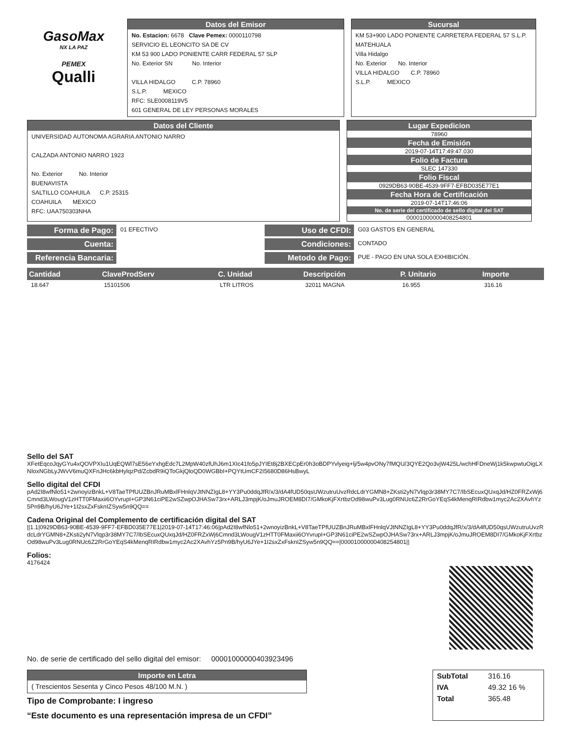GasoMax
NX LA PAZ
PEMEX
Qualli
Datos del Emisor
No. Estacion: 6678 Clave Pemex: 0000110798
SERVICIO EL LEONCITO SA DE CV
KM 53 900 LADO PONIENTE CARR FEDERAL 57 SLP
No. Exterior SN No. Interior
VILLA HIDALGO C.P. 78960
S.L.P. MEXICO
RFC: SLE0008119V5
601 GENERAL DE LEY PERSONAS MORALES
Sucursal
KM 53+900 LADO PONIENTE CARRETERA FEDERAL 57 S.L.P. MATEHUALA
Villa Hidalgo
No. Exterior No. Interior
VILLA HIDALGO C.P. 78960
S.L.P. MEXICO
Datos del Cliente
UNIVERSIDAD AUTONOMA AGRARIA ANTONIO NARRO
CALZADA ANTONIO NARRO 1923
No. Exterior No. Interior
BUENAVISTA
SALTILLO COAHUILA C.P. 25315
COAHUILA MEXICO
RFC: UAA750303NHA
Lugar Expedicion
78960
Fecha de Emisión
2019-07-14T17:49:47.030
Folio de Factura
SLEC 147330
Folio Fiscal
0929DB63-90BE-4539-9FF7-EFBD035E77E1
Fecha Hora de Certificación
2019-07-14T17:46:06
No. de serie del certificado de sello digital del SAT
00001000000408254801
Forma de Pago:
01 EFECTIVO
Cuenta:
Referencia Bancaria:
Uso de CFDI:
G03 GASTOS EN GENERAL
Condiciones:
CONTADO
Metodo de Pago:
PUE - PAGO EN UNA SOLA EXHIBICIÓN.
| Cantidad | ClaveProdServ | C. Unidad | Descripción | P. Unitario | Importe |
| --- | --- | --- | --- | --- | --- |
| 18.647 | 15101506 | LTR LITROS | 32011 MAGNA | 16.955 | 316.16 |
Sello del SAT
XFetEqcoJqyGYu4xQOVPXIu1UqEQWl7sE56eYxhgEdc7L2MpW40zfUhJ6m1XIc41fo5pJYIEt8j2BXECpEr0h3oBDPYvlyeig+lj/5w4pvONy7fMQU/3QYE2Qo3vjW425L/wchHFDneWj1k5kwpwtuOigLXNIoxNGbLyJWvV6muQXFnJHc6kbHylqzPd/ZcbdR9iQToGkjQloQD0WGBbI+PQYtUmCF2I5680D86HsBwyL
Sello digital del CFDI
pAd2I8wfNlo51+2wnoyizBnkL+V8TaeTPfUUZBnJRuMBxlFHnlqVJtNNZIgL8+YY3Pu0ddqJfR/x/3/dA4fUD50qsUWzutruUvzRdcLdrYGMN8+ZKsti2yN7Vlqp3r38MY7C7/IbSEcuxQUxqJd/HZ0FRZxWj6Cmnd3LWougV1zHTT0FMaxii6OYvrupI+GP3N61ciPE2wSZwpOJHASw73rx+ARLJ3mpjK/oJmuJROEM8DI7/GMkoKjFXrtbzOd98wuPv3Lug0RNUc6Z2RrGoYEqS4kMenqRIRdbw1myc2Ac2XAvhYz5Pn9B/hyU6JYe+1I2sxZxFsknIZSyw5n9QQ==
Cadena Original del Complemento de certificación digital del SAT
||1.1|0929DB63-90BE-4539-9FF7-EFBD035E77E1|2019-07-14T17:46:06|pAd2I8wfNlo51+2wnoyizBnkL+V8TaeTPfUUZBnJRuMBxlFHnlqVJtNNZIgL8+YY3Pu0ddqJfR/x/3/dA4fUD50qsUWzutruUvzRdcLdrYGMN8+ZKsti2yN7Vlqp3r38MY7C7/IbSEcuxQUxqJd/HZ0FRZxWj6Cmnd3LWougV1zHTT0FMaxii6OYvrupI+GP3N61ciPE2wSZwpOJHASw73rx+ARLJ3mpjK/oJmuJROEM8DI7/GMkoKjFXrtbzOd98wuPv3Lug0RNUc6Z2RrGoYEqS4kMenqRIRdbw1myc2Ac2XAvhYz5Pn9B/hyU6JYe+1I2sxZxFsknIZSyw5n9QQ==|00001000000408254801||
Folios:
4176424
No. de serie de certificado del sello digital del emisor: 00001000000403923496
Importe en Letra
( Trescientos Sesenta y Cinco Pesos 48/100 M.N. )
Tipo de Comprobante: I ingreso
“Este documento es una representación impresa de un CFDI”
| SubTotal | 316.16 |
| IVA | 49.32 16 % |
| Total | 365.48 |